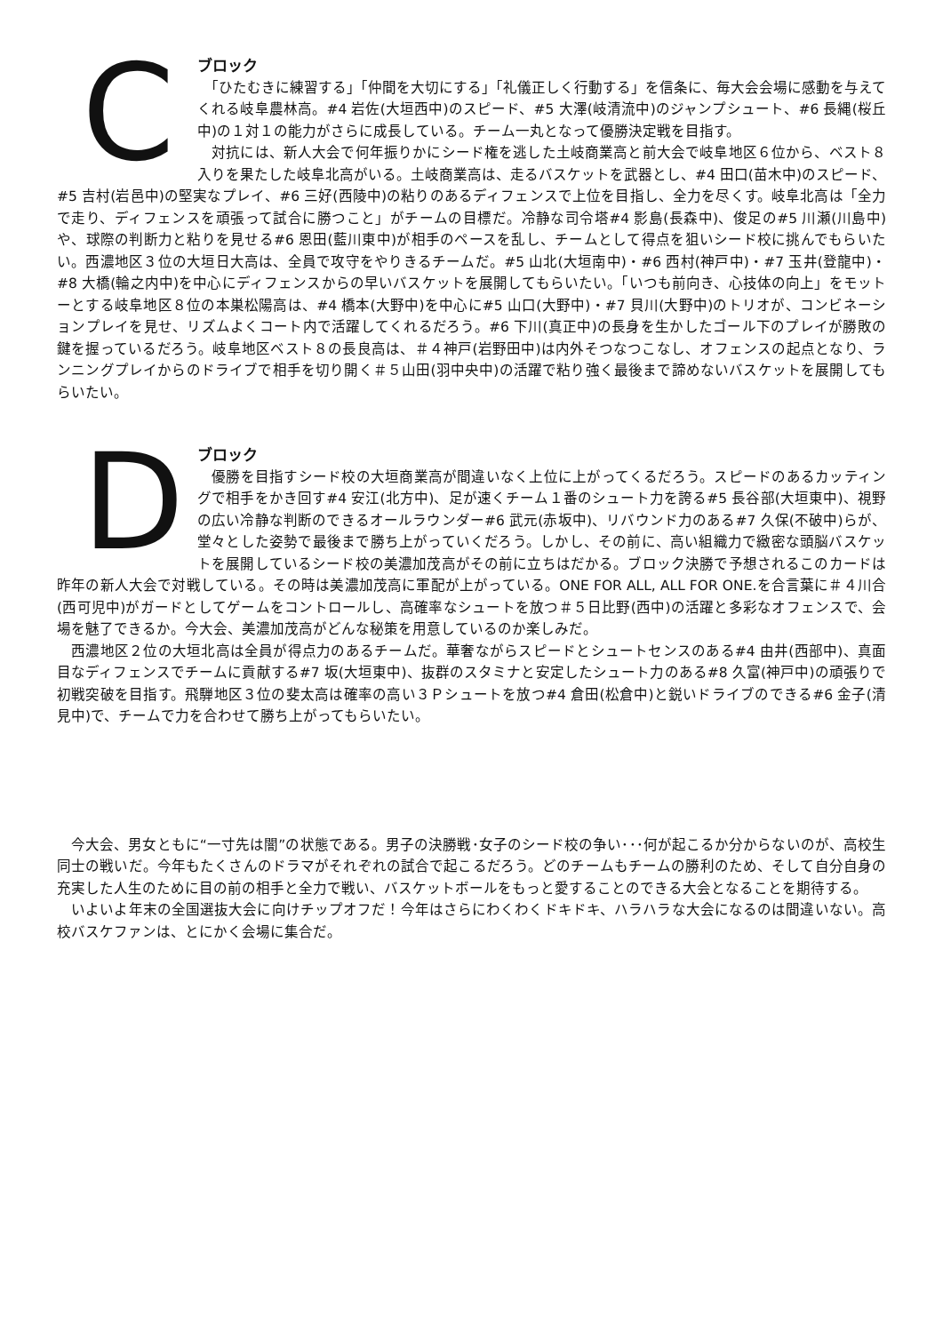C
ブロック
　「ひたむきに練習する」「仲間を大切にする」「礼儀正しく行動する」を信条に、毎大会会場に感動を与えてくれる岐阜農林高。#4 岩佐(大垣西中)のスピード、#5 大澤(岐清流中)のジャンプシュート、#6 長縄(桜丘中)の１対１の能力がさらに成長している。チーム一丸となって優勝決定戦を目指す。
　対抗には、新人大会で何年振りかにシード権を逃した土岐商業高と前大会で岐阜地区６位から、ベスト８入りを果たした岐阜北高がいる。土岐商業高は、走るバスケットを武器とし、#4 田口(苗木中)のスピード、#5 吉村(岩邑中)の堅実なプレイ、#6 三好(西陵中)の粘りのあるディフェンスで上位を目指し、全力を尽くす。岐阜北高は「全力で走り、ディフェンスを頑張って試合に勝つこと」がチームの目標だ。冷静な司令塔#4 影島(長森中)、俊足の#5 川瀬(川島中)や、球際の判断力と粘りを見せる#6 恩田(藍川東中)が相手のペースを乱し、チームとして得点を狙いシード校に挑んでもらいたい。西濃地区３位の大垣日大高は、全員で攻守をやりきるチームだ。#5 山北(大垣南中)・#6 西村(神戸中)・#7 玉井(登龍中)・#8 大橋(輪之内中)を中心にディフェンスからの早いバスケットを展開してもらいたい。「いつも前向き、心技体の向上」をモットーとする岐阜地区８位の本巣松陽高は、#4 橋本(大野中)を中心に#5 山口(大野中)・#7 貝川(大野中)のトリオが、コンビネーションプレイを見せ、リズムよくコート内で活躍してくれるだろう。#6 下川(真正中)の長身を生かしたゴール下のプレイが勝敗の鍵を握っているだろう。岐阜地区ベスト８の長良高は、＃４神戸(岩野田中)は内外そつなつこなし、オフェンスの起点となり、ランニングプレイからのドライブで相手を切り開く＃５山田(羽中央中)の活躍で粘り強く最後まで諦めないバスケットを展開してもらいたい。
D
ブロック
　優勝を目指すシード校の大垣商業高が間違いなく上位に上がってくるだろう。スピードのあるカッティングで相手をかき回す#4 安江(北方中)、足が速くチーム１番のシュート力を誇る#5 長谷部(大垣東中)、視野の広い冷静な判断のできるオールラウンダー#6 武元(赤坂中)、リバウンド力のある#7 久保(不破中)らが、堂々とした姿勢で最後まで勝ち上がっていくだろう。しかし、その前に、高い組織力で緻密な頭脳バスケットを展開しているシード校の美濃加茂高がその前に立ちはだかる。ブロック決勝で予想されるこのカードは昨年の新人大会で対戦している。その時は美濃加茂高に軍配が上がっている。ONE FOR ALL, ALL FOR ONE.を合言葉に＃４川合(西可児中)がガードとしてゲームをコントロールし、高確率なシュートを放つ＃５日比野(西中)の活躍と多彩なオフェンスで、会場を魅了できるか。今大会、美濃加茂高がどんな秘策を用意しているのか楽しみだ。
　西濃地区２位の大垣北高は全員が得点力のあるチームだ。華奢ながらスピードとシュートセンスのある#4 由井(西部中)、真面目なディフェンスでチームに貢献する#7 坂(大垣東中)、抜群のスタミナと安定したシュート力のある#8 久富(神戸中)の頑張りで初戦突破を目指す。飛騨地区３位の斐太高は確率の高い３Ｐシュートを放つ#4 倉田(松倉中)と鋭いドライブのできる#6 金子(清見中)で、チームで力を合わせて勝ち上がってもらいたい。
　今大会、男女ともに“一寸先は闇”の状態である。男子の決勝戦･女子のシード校の争い･･･何が起こるか分からないのが、高校生同士の戦いだ。今年もたくさんのドラマがそれぞれの試合で起こるだろう。どのチームもチームの勝利のため、そして自分自身の充実した人生のために目の前の相手と全力で戦い、バスケットボールをもっと愛することのできる大会となることを期待する。
　いよいよ年末の全国選抜大会に向けチップオフだ！今年はさらにわくわくドキドキ、ハラハラな大会になるのは間違いない。高校バスケファンは、とにかく会場に集合だ。